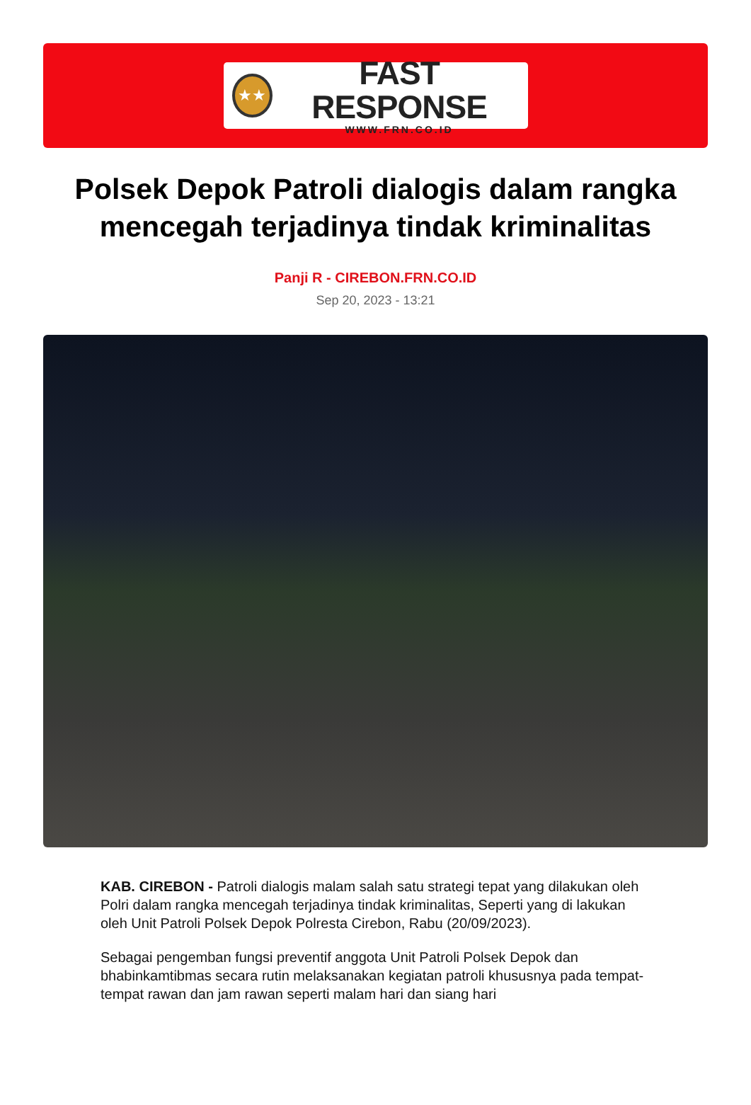★★
FAST RESPONSE
WWW.FRN.CO.ID
Polsek Depok Patroli dialogis dalam rangka mencegah terjadinya tindak kriminalitas
Panji R - CIREBON.FRN.CO.ID
Sep 20, 2023 - 13:21
KAB. CIREBON - Patroli dialogis malam salah satu strategi tepat yang dilakukan oleh Polri dalam rangka mencegah terjadinya tindak kriminalitas, Seperti yang di lakukan oleh Unit Patroli Polsek Depok Polresta Cirebon, Rabu (20/09/2023).
Sebagai pengemban fungsi preventif anggota Unit Patroli Polsek Depok dan bhabinkamtibmas secara rutin melaksanakan kegiatan patroli khususnya pada tempat-tempat rawan dan jam rawan seperti malam hari dan siang hari